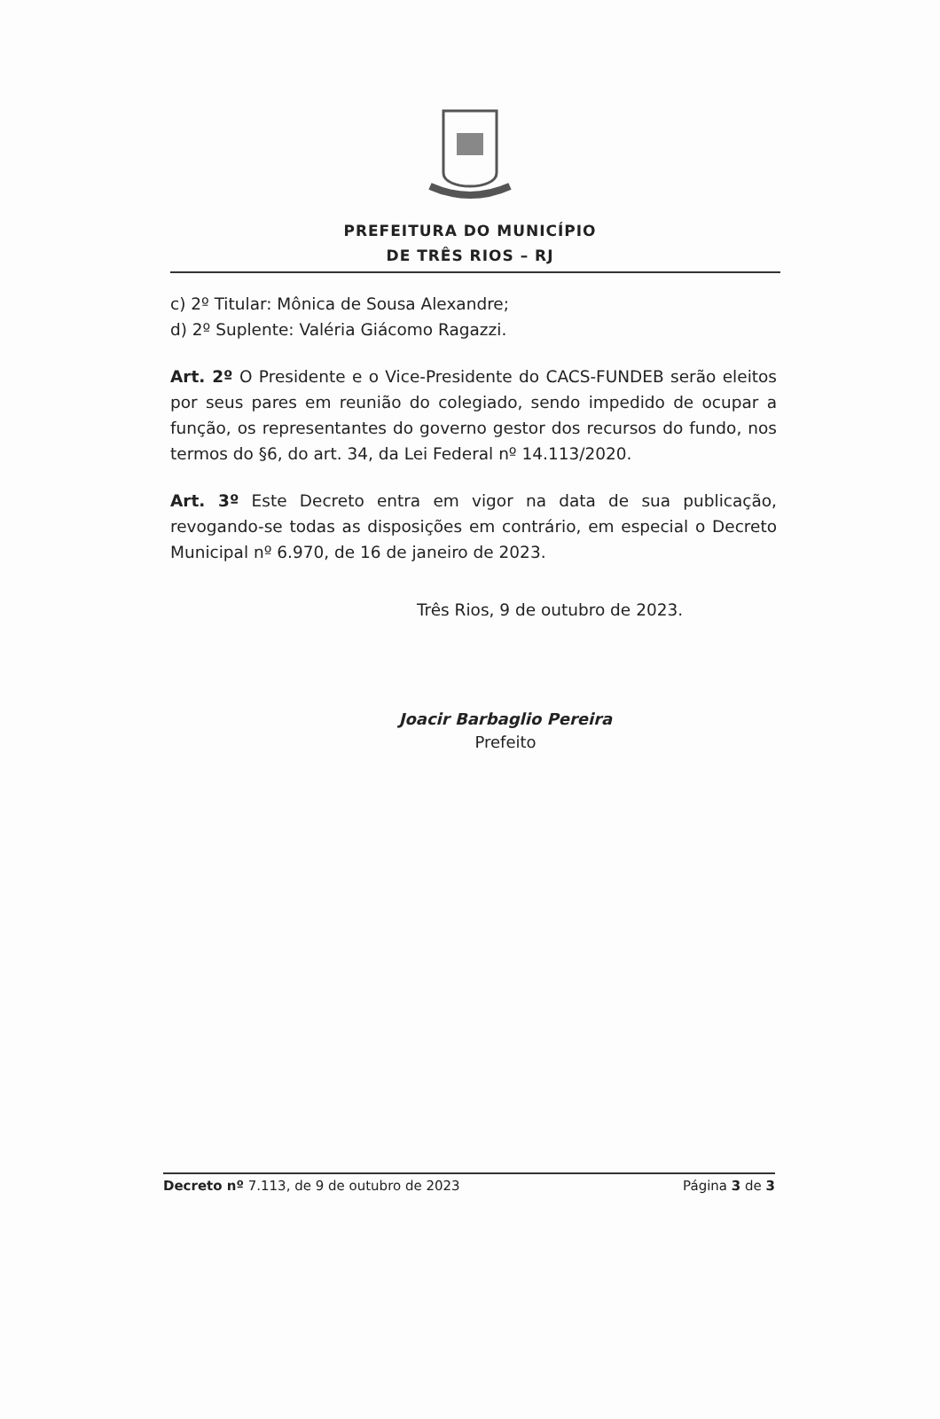PREFEITURA DO MUNICÍPIO
DE TRÊS RIOS – RJ
c) 2º Titular: Mônica de Sousa Alexandre;
d) 2º Suplente: Valéria Giácomo Ragazzi.
Art. 2º O Presidente e o Vice-Presidente do CACS-FUNDEB serão eleitos por seus pares em reunião do colegiado, sendo impedido de ocupar a função, os representantes do governo gestor dos recursos do fundo, nos termos do §6, do art. 34, da Lei Federal nº 14.113/2020.
Art. 3º Este Decreto entra em vigor na data de sua publicação, revogando-se todas as disposições em contrário, em especial o Decreto Municipal nº 6.970, de 16 de janeiro de 2023.
Três Rios, 9 de outubro de 2023.
Joacir Barbaglio Pereira
Prefeito
Decreto nº 7.113, de 9 de outubro de 2023 Página 3 de 3